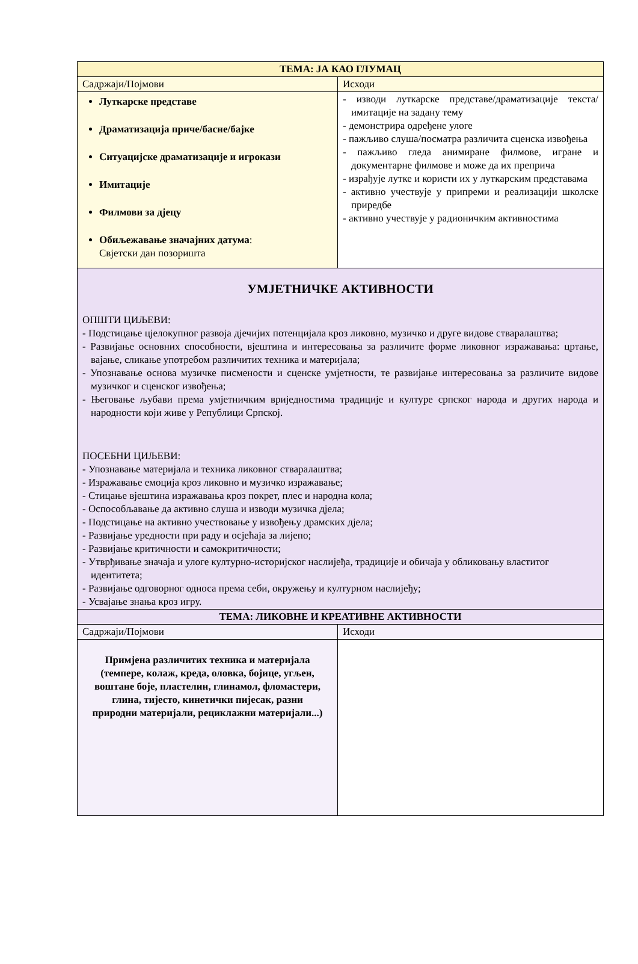| ТЕМА: ЈА КАО ГЛУМАЦ | |
| --- | --- |
| Садржаји/Појмови | Исходи |
| Луткарске представе Драматизација приче/басне/бајке Ситуацијске драматизације и игрокази Имитације Филмови за дјецу Обиљежавање значајних датума : Свјетски дан позоришта | - изводи луткарске представе/драматизације текста/ имитације на задану тему - демонстрира одређене улоге - пажљиво слуша/посматра различита сценска извођења - пажљиво гледа анимиране филмове, игране и документарне филмове и може да их преприча - израђује лутке и користи их у луткарским представама - активно учествује у припреми и реализацији школске приредбе - активно учествује у радионичким активностима |
| УМЈЕТНИЧКЕ АКТИВНОСТИ ОПШТИ ЦИЉЕВИ: - Подстицање цјелокупног развоја дјечијих потенцијала кроз ликовно, музичко и друге видове стваралаштва; - Развијање основних способности, вјештина и интересовања за различите форме ликовног изражавања: цртање, вајање, сликање употребом различитих техника и материјала; - Упознавање основа музичке писмености и сценске умјетности, те развијање интересовања за различите видове музичког и сценског извођења; - Његовање љубави према умјетничким вриједностима традиције и културе српског народа и других народа и народности који живе у Републици Српској. ПОСЕБНИ ЦИЉЕВИ: - Упознавање материјала и техника ликовног стваралаштва; - Изражавање емоција кроз ликовно и музичко изражавање; - Стицање вјештина изражавања кроз покрет, плес и народна кола; - Оспособљавање да активно слуша и изводи музичка дјела; - Подстицање на активно учествовање у извођењу драмских дјела; - Развијање уредности при раду и осјећаја за лијепо; - Развијање критичности и самокритичности; - Утврђивање значаја и улоге културно-историјског наслијеђа, традиције и обичаја у обликовању властитог идентитета; - Развијање одговорног односа према себи, окружењу и културном наслијеђу; - Усвајање знања кроз игру. | |
| ТЕМА: ЛИКОВНЕ И КРЕАТИВНЕ АКТИВНОСТИ | |
| Садржаји/Појмови | Исходи |
| Примјена различитих техника и материјала (темпере, колаж, креда, оловка, бојице, угљен, воштане боје, пластелин, глинамол, фломастери, глина, тијесто, кинетички пијесак, разни природни материјали, рециклажни материјали...) | |